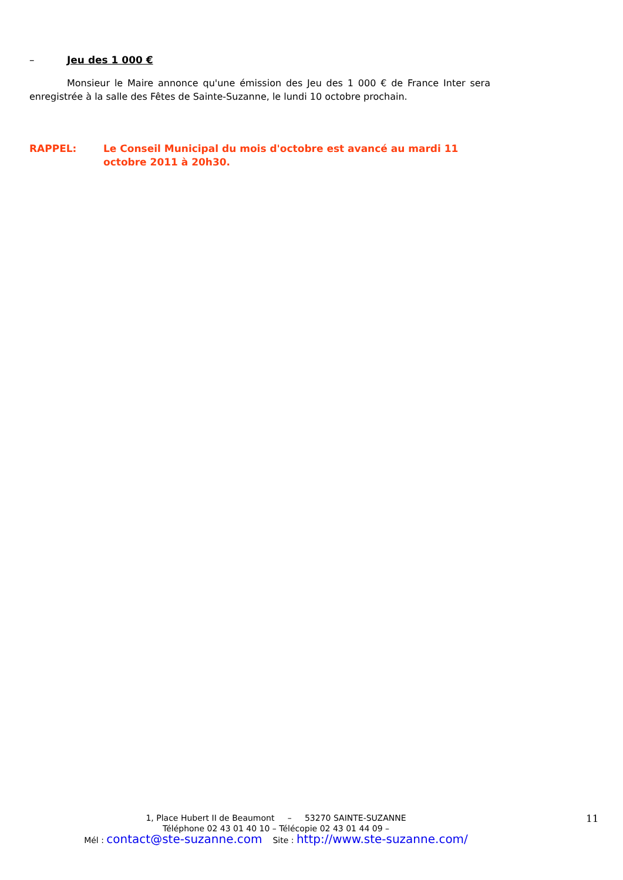– Jeu des 1 000 €
Monsieur le Maire annonce qu'une émission des Jeu des 1 000 € de France Inter sera enregistrée à la salle des Fêtes de Sainte-Suzanne, le lundi 10 octobre prochain.
RAPPEL: Le Conseil Municipal du mois d'octobre est avancé au mardi 11 octobre 2011 à 20h30.
1, Place Hubert II de Beaumont – 53270 SAINTE-SUZANNE
Téléphone 02 43 01 40 10 – Télécopie 02 43 01 44 09 –
Mél : contact@ste-suzanne.com Site : http://www.ste-suzanne.com/
11